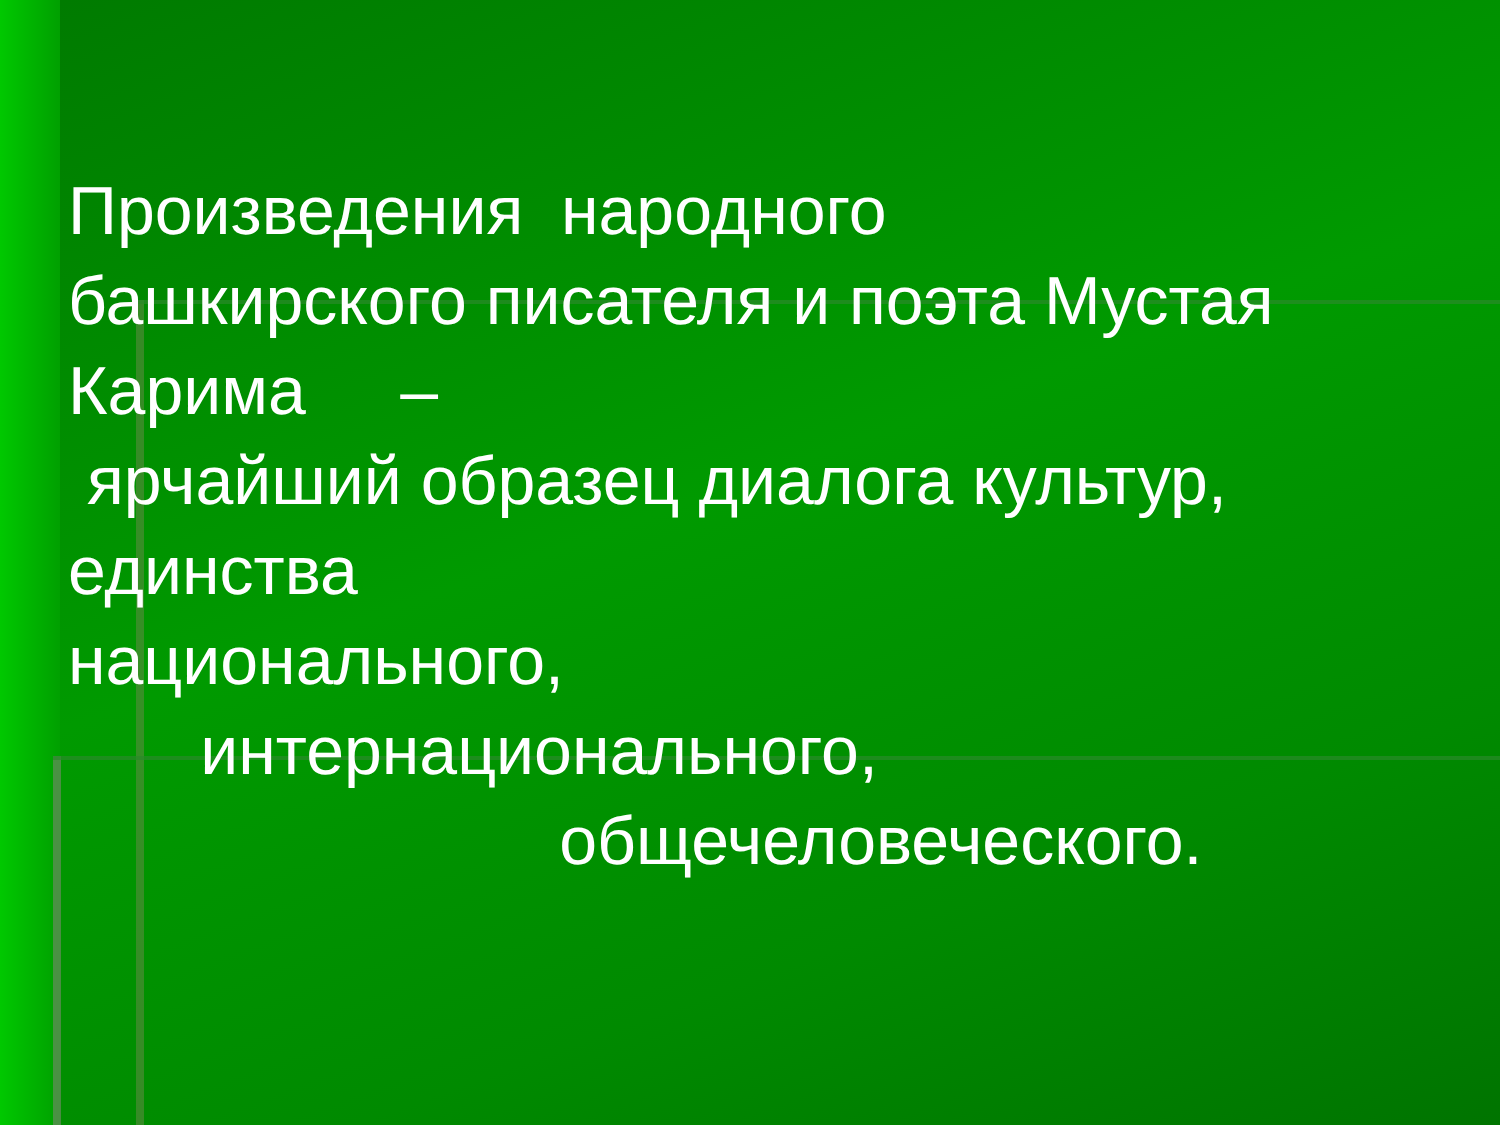Произведения народного башкирского писателя и поэта Мустая Карима – ярчайший образец диалога культур, единства национального, интернационального, общечеловеческого.